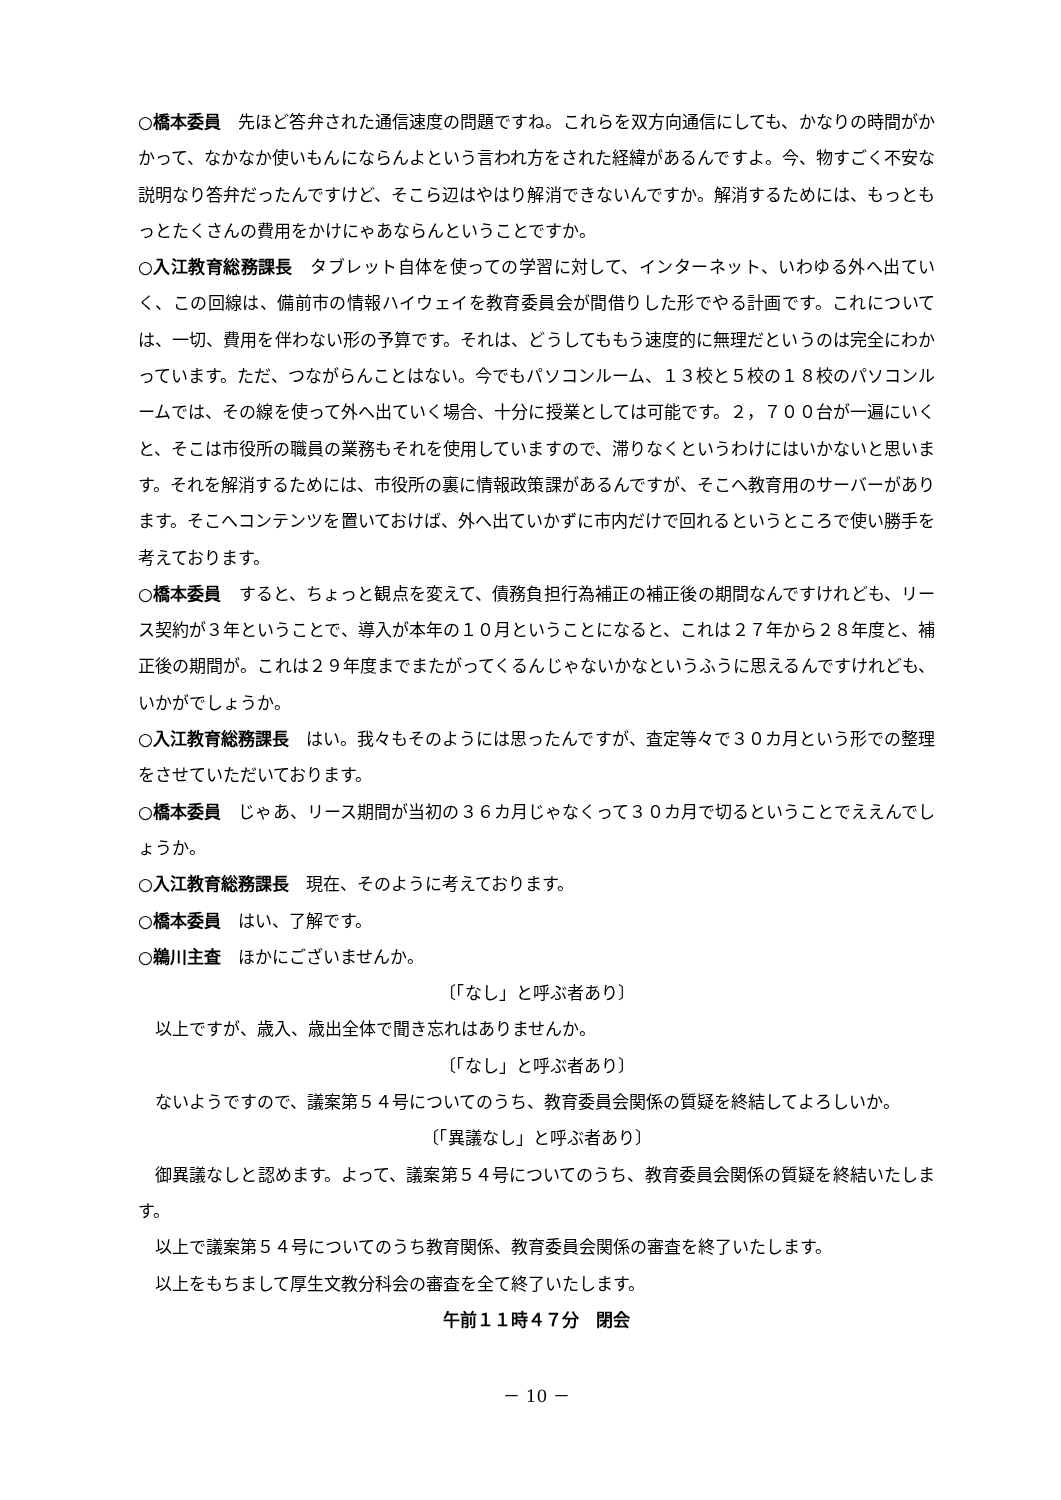○橋本委員　先ほど答弁された通信速度の問題ですね。これらを双方向通信にしても、かなりの時間がかかって、なかなか使いもんにならんよという言われ方をされた経緯があるんですよ。今、物すごく不安な説明なり答弁だったんですけど、そこら辺はやはり解消できないんですか。解消するためには、もっともっとたくさんの費用をかけにゃあならんということですか。
○入江教育総務課長　タブレット自体を使っての学習に対して、インターネット、いわゆる外へ出ていく、この回線は、備前市の情報ハイウェイを教育委員会が間借りした形でやる計画です。これについては、一切、費用を伴わない形の予算です。それは、どうしてももう速度的に無理だというのは完全にわかっています。ただ、つながらんことはない。今でもパソコンルーム、１３校と５校の１８校のパソコンルームでは、その線を使って外へ出ていく場合、十分に授業としては可能です。２，７００台が一遍にいくと、そこは市役所の職員の業務もそれを使用していますので、滞りなくというわけにはいかないと思います。それを解消するためには、市役所の裏に情報政策課があるんですが、そこへ教育用のサーバーがあります。そこへコンテンツを置いておけば、外へ出ていかずに市内だけで回れるというところで使い勝手を考えております。
○橋本委員　すると、ちょっと観点を変えて、債務負担行為補正の補正後の期間なんですけれども、リース契約が３年ということで、導入が本年の１０月ということになると、これは２７年から２８年度と、補正後の期間が。これは２９年度までまたがってくるんじゃないかなというふうに思えるんですけれども、いかがでしょうか。
○入江教育総務課長　はい。我々もそのようには思ったんですが、査定等々で３０カ月という形での整理をさせていただいております。
○橋本委員　じゃあ、リース期間が当初の３６カ月じゃなくって３０カ月で切るということでええんでしょうか。
○入江教育総務課長　現在、そのように考えております。
○橋本委員　はい、了解です。
○鵜川主査　ほかにございませんか。
〔「なし」と呼ぶ者あり〕
以上ですが、歳入、歳出全体で聞き忘れはありませんか。
〔「なし」と呼ぶ者あり〕
ないようですので、議案第５４号についてのうち、教育委員会関係の質疑を終結してよろしいか。
〔「異議なし」と呼ぶ者あり〕
御異議なしと認めます。よって、議案第５４号についてのうち、教育委員会関係の質疑を終結いたします。
以上で議案第５４号についてのうち教育関係、教育委員会関係の審査を終了いたします。
以上をもちまして厚生文教分科会の審査を全て終了いたします。
午前１１時４７分　閉会
－ 10 －